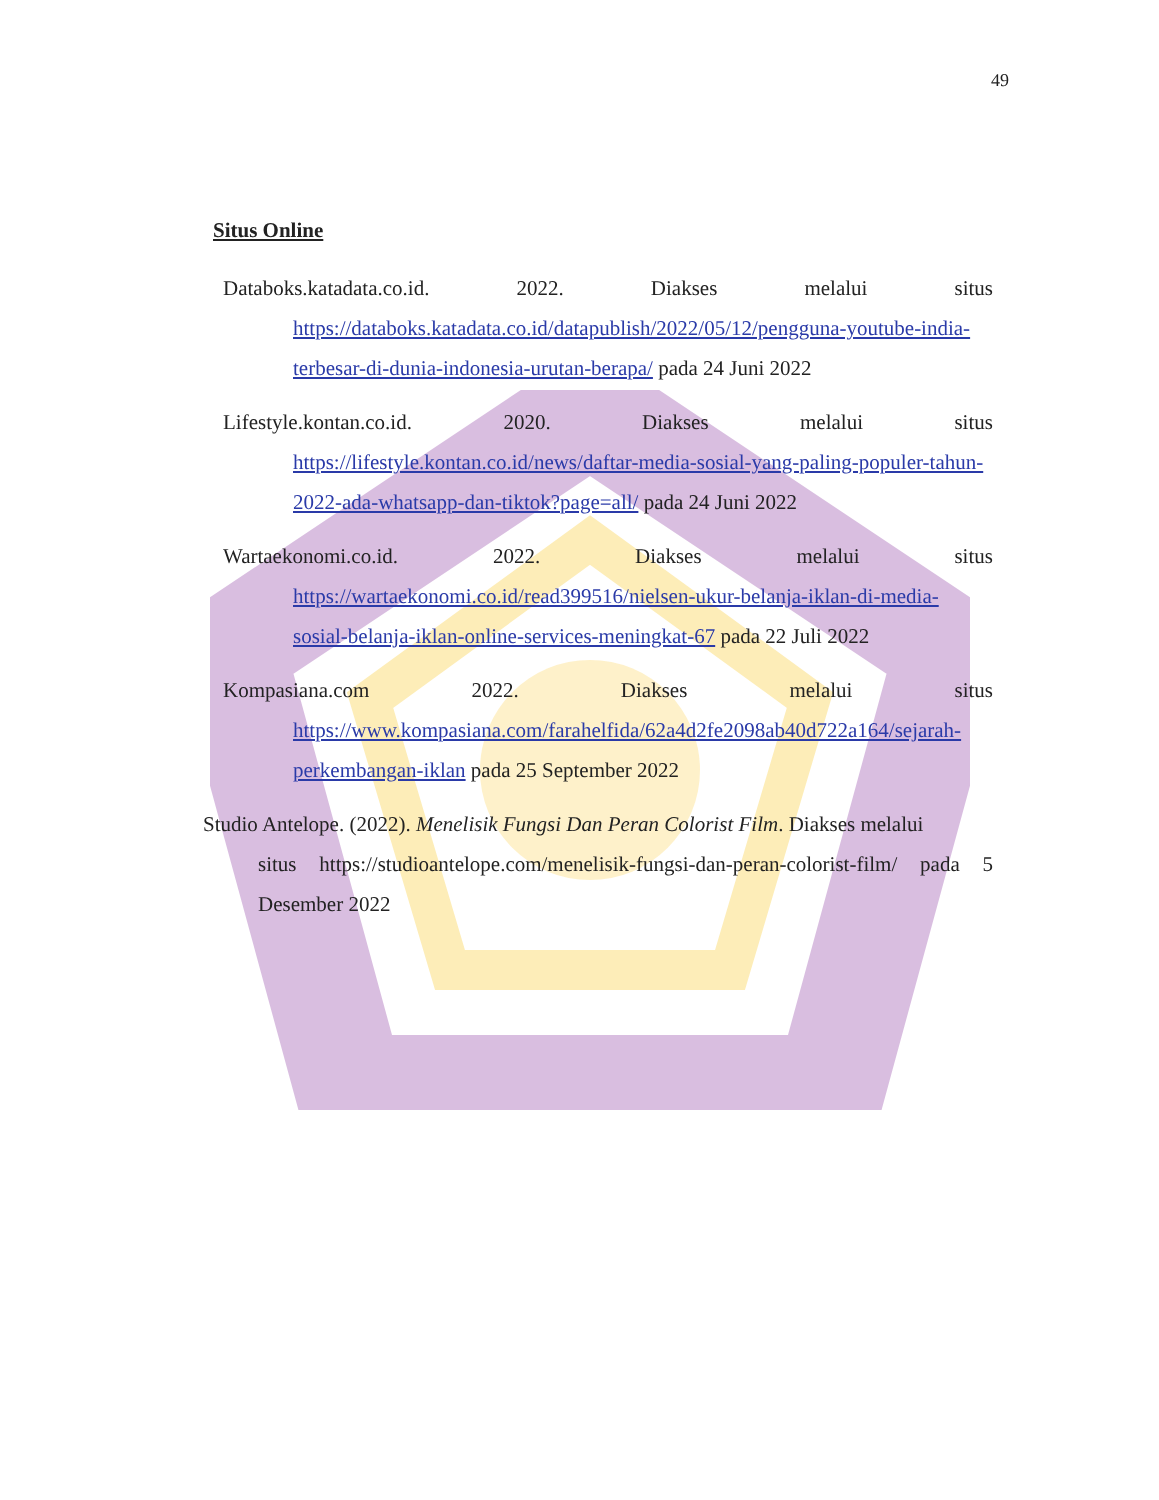49
Situs Online
Databoks.katadata.co.id. 2022. Diakses melalui situs
https://databoks.katadata.co.id/datapublish/2022/05/12/pengguna-youtube-india-terbesar-di-dunia-indonesia-urutan-berapa/ pada 24 Juni 2022
Lifestyle.kontan.co.id. 2020. Diakses melalui situs
https://lifestyle.kontan.co.id/news/daftar-media-sosial-yang-paling-populer-tahun-2022-ada-whatsapp-dan-tiktok?page=all/ pada 24 Juni 2022
Wartaekonomi.co.id. 2022. Diakses melalui situs
https://wartaekonomi.co.id/read399516/nielsen-ukur-belanja-iklan-di-media-sosial-belanja-iklan-online-services-meningkat-67 pada 22 Juli 2022
Kompasiana.com 2022. Diakses melalui situs
https://www.kompasiana.com/farahelfida/62a4d2fe2098ab40d722a164/sejarah-perkembangan-iklan pada 25 September 2022
Studio Antelope. (2022). Menelisik Fungsi Dan Peran Colorist Film. Diakses melalui
situs https://studioantelope.com/menelisik-fungsi-dan-peran-colorist-film/ pada 5 Desember 2022